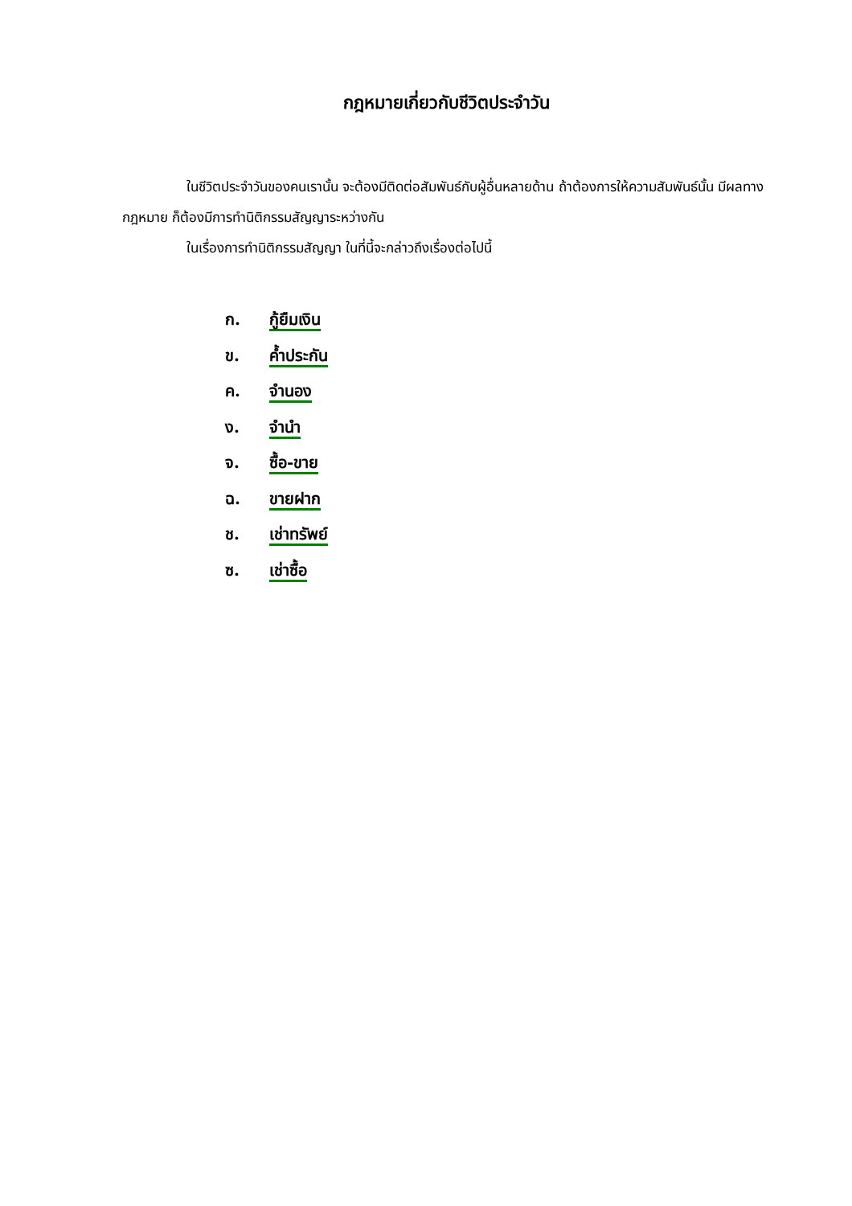กฎหมายเกี่ยวกับชีวิตประจำวัน
ในชีวิตประจำวันของคนเรานั้น จะต้องมีติดต่อสัมพันธ์กับผู้อื่นหลายด้าน ถ้าต้องการให้ความสัมพันธ์นั้น มีผลทางกฎหมาย ก็ต้องมีการทำนิติกรรมสัญญาระหว่างกัน
ในเรื่องการทำนิติกรรมสัญญา ในที่นี้จะกล่าวถึงเรื่องต่อไปนี้
ก. กู้ยืมเงิน
ข. ค้ำประกัน
ค. จำนอง
ง. จำนำ
จ. ซื้อ-ขาย
ฉ. ขายฝาก
ช. เช่าทรัพย์
ซ. เช่าซื้อ